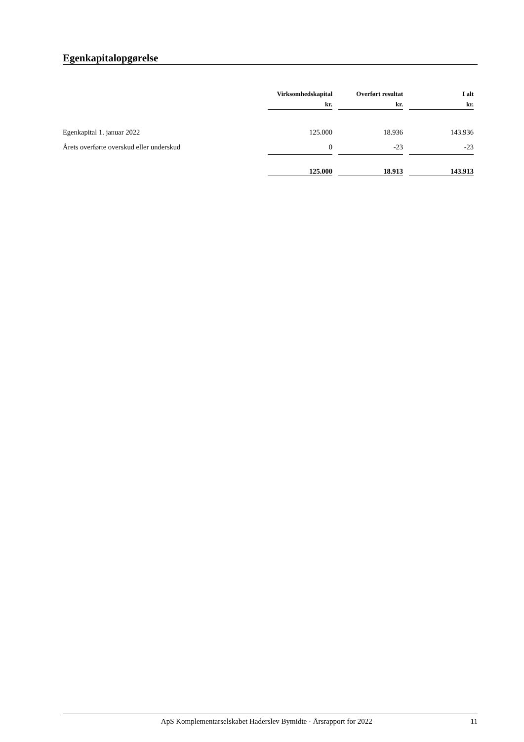Egenkapitalopgørelse
| | Virksomhedskapital kr. | Overført resultat kr. | I alt kr. |
| --- | --- | --- | --- |
| Egenkapital 1. januar 2022 | 125.000 | 18.936 | 143.936 |
| Årets overførte overskud eller underskud | 0 | -23 | -23 |
| | 125.000 | 18.913 | 143.913 |
ApS Komplementarselskabet Haderslev Bymidte · Årsrapport for 2022 11